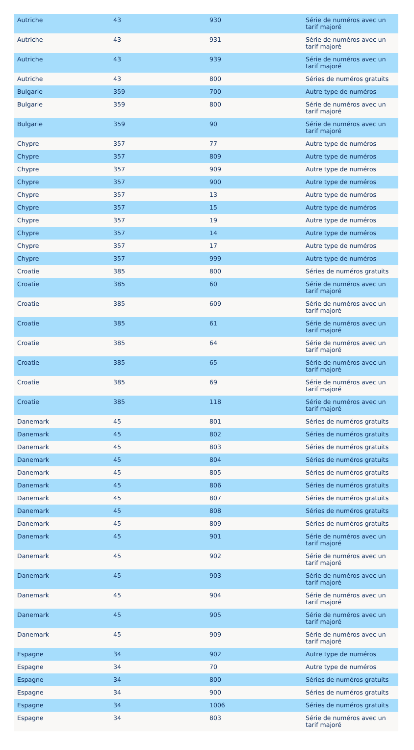| Autriche | 43 | 930 | Série de numéros avec un tarif majoré |
| Autriche | 43 | 931 | Série de numéros avec un tarif majoré |
| Autriche | 43 | 939 | Série de numéros avec un tarif majoré |
| Autriche | 43 | 800 | Séries de numéros gratuits |
| Bulgarie | 359 | 700 | Autre type de numéros |
| Bulgarie | 359 | 800 | Série de numéros avec un tarif majoré |
| Bulgarie | 359 | 90 | Série de numéros avec un tarif majoré |
| Chypre | 357 | 77 | Autre type de numéros |
| Chypre | 357 | 809 | Autre type de numéros |
| Chypre | 357 | 909 | Autre type de numéros |
| Chypre | 357 | 900 | Autre type de numéros |
| Chypre | 357 | 13 | Autre type de numéros |
| Chypre | 357 | 15 | Autre type de numéros |
| Chypre | 357 | 19 | Autre type de numéros |
| Chypre | 357 | 14 | Autre type de numéros |
| Chypre | 357 | 17 | Autre type de numéros |
| Chypre | 357 | 999 | Autre type de numéros |
| Croatie | 385 | 800 | Séries de numéros gratuits |
| Croatie | 385 | 60 | Série de numéros avec un tarif majoré |
| Croatie | 385 | 609 | Série de numéros avec un tarif majoré |
| Croatie | 385 | 61 | Série de numéros avec un tarif majoré |
| Croatie | 385 | 64 | Série de numéros avec un tarif majoré |
| Croatie | 385 | 65 | Série de numéros avec un tarif majoré |
| Croatie | 385 | 69 | Série de numéros avec un tarif majoré |
| Croatie | 385 | 118 | Série de numéros avec un tarif majoré |
| Danemark | 45 | 801 | Séries de numéros gratuits |
| Danemark | 45 | 802 | Séries de numéros gratuits |
| Danemark | 45 | 803 | Séries de numéros gratuits |
| Danemark | 45 | 804 | Séries de numéros gratuits |
| Danemark | 45 | 805 | Séries de numéros gratuits |
| Danemark | 45 | 806 | Séries de numéros gratuits |
| Danemark | 45 | 807 | Séries de numéros gratuits |
| Danemark | 45 | 808 | Séries de numéros gratuits |
| Danemark | 45 | 809 | Séries de numéros gratuits |
| Danemark | 45 | 901 | Série de numéros avec un tarif majoré |
| Danemark | 45 | 902 | Série de numéros avec un tarif majoré |
| Danemark | 45 | 903 | Série de numéros avec un tarif majoré |
| Danemark | 45 | 904 | Série de numéros avec un tarif majoré |
| Danemark | 45 | 905 | Série de numéros avec un tarif majoré |
| Danemark | 45 | 909 | Série de numéros avec un tarif majoré |
| Espagne | 34 | 902 | Autre type de numéros |
| Espagne | 34 | 70 | Autre type de numéros |
| Espagne | 34 | 800 | Séries de numéros gratuits |
| Espagne | 34 | 900 | Séries de numéros gratuits |
| Espagne | 34 | 1006 | Séries de numéros gratuits |
| Espagne | 34 | 803 | Série de numéros avec un tarif majoré |